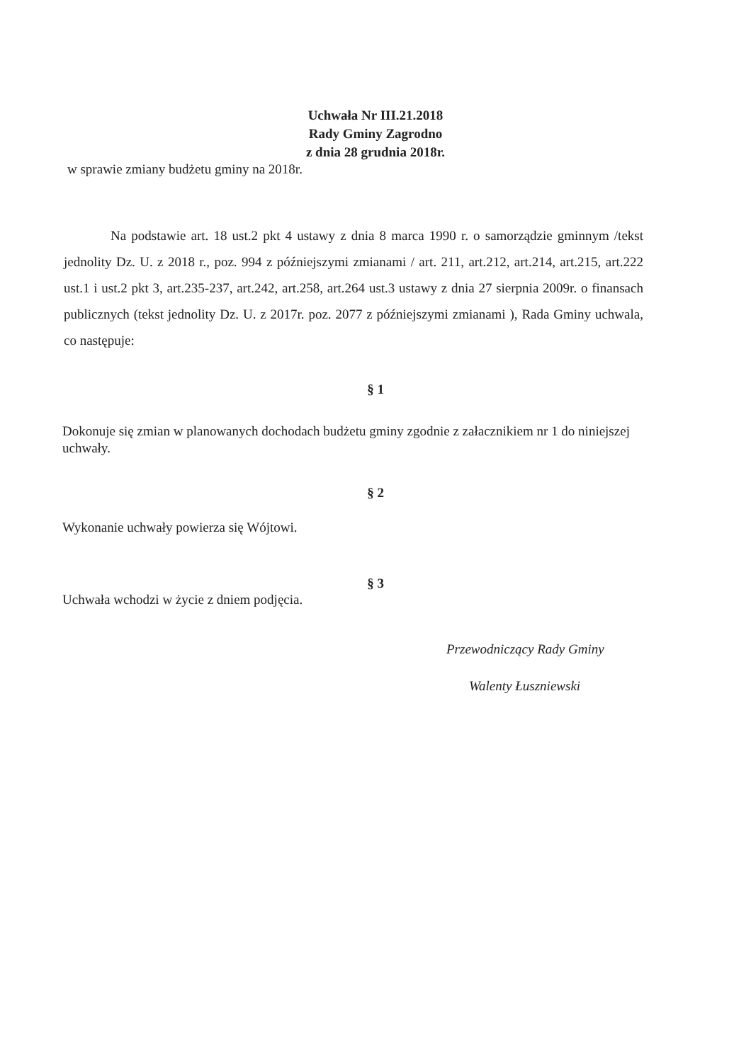Uchwała Nr III.21.2018
Rady Gminy Zagrodno
z dnia 28 grudnia 2018r.
w sprawie zmiany budżetu gminy na 2018r.
Na podstawie art. 18 ust.2 pkt 4 ustawy z dnia 8 marca 1990 r. o samorządzie gminnym /tekst jednolity Dz. U. z 2018 r., poz. 994 z późniejszymi zmianami / art. 211, art.212, art.214, art.215, art.222 ust.1 i ust.2 pkt 3, art.235-237, art.242, art.258, art.264 ust.3 ustawy z dnia 27 sierpnia 2009r. o finansach publicznych (tekst jednolity Dz. U. z 2017r. poz. 2077 z późniejszymi zmianami ), Rada Gminy uchwala, co następuje:
§ 1
Dokonuje się zmian w planowanych dochodach budżetu gminy zgodnie z załacznikiem nr 1 do niniejszej uchwały.
§ 2
Wykonanie uchwały powierza się Wójtowi.
§ 3
Uchwała wchodzi w życie z dniem podjęcia.
Przewodniczący Rady Gminy
Walenty Łuszniewski